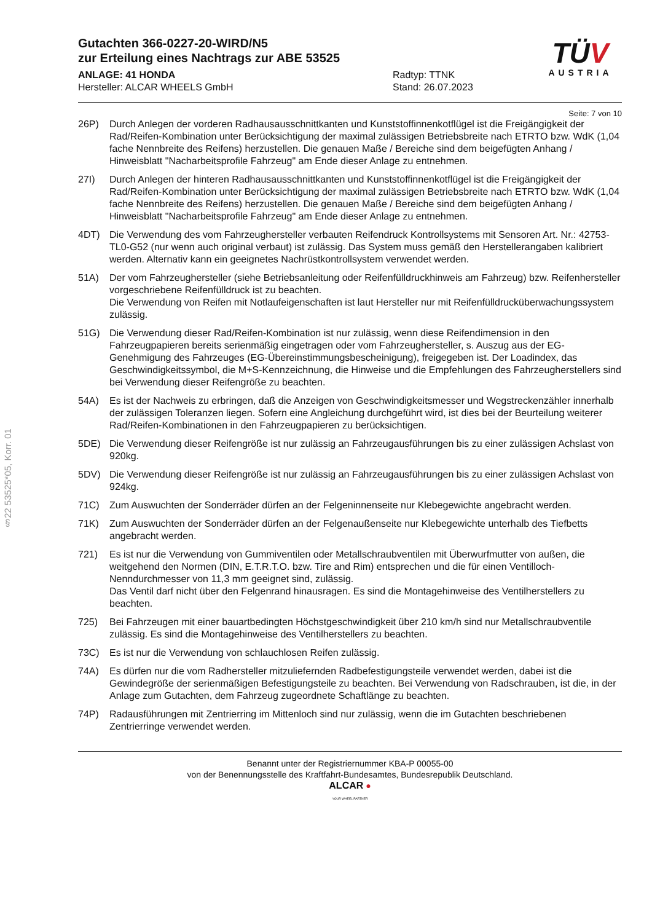§22 53525*05, Korr. 01
TÜV
AUSTRIA
Gutachten 366-0227-20-WIRD/N5
zur Erteilung eines Nachtrags zur ABE 53525
ANLAGE: 41 HONDA
Hersteller: ALCAR WHEELS GmbH
Radtyp: TTNK
Stand: 26.07.2023
Seite: 7 von 10
26P) Durch Anlegen der vorderen Radhausausschnittkanten und Kunststoffinnenkotflügel ist die Freigängigkeit der Rad/Reifen-Kombination unter Berücksichtigung der maximal zulässigen Betriebsbreite nach ETRTO bzw. WdK (1,04 fache Nennbreite des Reifens) herzustellen. Die genauen Maße / Bereiche sind dem beigefügten Anhang / Hinweisblatt "Nacharbeitsprofile Fahrzeug" am Ende dieser Anlage zu entnehmen.
27I) Durch Anlegen der hinteren Radhausausschnittkanten und Kunststoffinnenkotflügel ist die Freigängigkeit der Rad/Reifen-Kombination unter Berücksichtigung der maximal zulässigen Betriebsbreite nach ETRTO bzw. WdK (1,04 fache Nennbreite des Reifens) herzustellen. Die genauen Maße / Bereiche sind dem beigefügten Anhang / Hinweisblatt "Nacharbeitsprofile Fahrzeug" am Ende dieser Anlage zu entnehmen.
4DT) Die Verwendung des vom Fahrzeughersteller verbauten Reifendruck Kontrollsystems mit Sensoren Art. Nr.: 42753-TL0-G52 (nur wenn auch original verbaut) ist zulässig. Das System muss gemäß den Herstellerangaben kalibriert werden. Alternativ kann ein geeignetes Nachrüstkontrollsystem verwendet werden.
51A) Der vom Fahrzeughersteller (siehe Betriebsanleitung oder Reifenfülldruckhinweis am Fahrzeug) bzw. Reifenhersteller vorgeschriebene Reifenfülldruck ist zu beachten.
Die Verwendung von Reifen mit Notlaufeigenschaften ist laut Hersteller nur mit Reifenfülldrucküberwachungssystem zulässig.
51G) Die Verwendung dieser Rad/Reifen-Kombination ist nur zulässig, wenn diese Reifendimension in den Fahrzeugpapieren bereits serienmäßig eingetragen oder vom Fahrzeughersteller, s. Auszug aus der EG-Genehmigung des Fahrzeuges (EG-Übereinstimmungsbescheinigung), freigegeben ist. Der Loadindex, das Geschwindigkeitssymbol, die M+S-Kennzeichnung, die Hinweise und die Empfehlungen des Fahrzeugherstellers sind bei Verwendung dieser Reifengröße zu beachten.
54A) Es ist der Nachweis zu erbringen, daß die Anzeigen von Geschwindigkeitsmesser und Wegstreckenzähler innerhalb der zulässigen Toleranzen liegen. Sofern eine Angleichung durchgeführt wird, ist dies bei der Beurteilung weiterer Rad/Reifen-Kombinationen in den Fahrzeugpapieren zu berücksichtigen.
5DE) Die Verwendung dieser Reifengröße ist nur zulässig an Fahrzeugausführungen bis zu einer zulässigen Achslast von 920kg.
5DV) Die Verwendung dieser Reifengröße ist nur zulässig an Fahrzeugausführungen bis zu einer zulässigen Achslast von 924kg.
71C) Zum Auswuchten der Sonderräder dürfen an der Felgeninnenseite nur Klebegewichte angebracht werden.
71K) Zum Auswuchten der Sonderräder dürfen an der Felgenaußenseite nur Klebegewichte unterhalb des Tiefbetts angebracht werden.
721) Es ist nur die Verwendung von Gummiventilen oder Metallschraubventilen mit Überwurfmutter von außen, die weitgehend den Normen (DIN, E.T.R.T.O. bzw. Tire and Rim) entsprechen und die für einen Ventilloch-Nenndurchmesser von 11,3 mm geeignet sind, zulässig.
Das Ventil darf nicht über den Felgenrand hinausragen. Es sind die Montagehinweise des Ventilherstellers zu beachten.
725) Bei Fahrzeugen mit einer bauartbedingten Höchstgeschwindigkeit über 210 km/h sind nur Metallschraubventile zulässig. Es sind die Montagehinweise des Ventilherstellers zu beachten.
73C) Es ist nur die Verwendung von schlauchlosen Reifen zulässig.
74A) Es dürfen nur die vom Radhersteller mitzuliefernden Radbefestigungsteile verwendet werden, dabei ist die Gewindegröße der serienmäßigen Befestigungsteile zu beachten. Bei Verwendung von Radschrauben, ist die, in der Anlage zum Gutachten, dem Fahrzeug zugeordnete Schaftlänge zu beachten.
74P) Radausführungen mit Zentrierring im Mittenloch sind nur zulässig, wenn die im Gutachten beschriebenen Zentrierringe verwendet werden.
Benannt unter der Registriernummer KBA-P 00055-00
von der Benennungsstelle des Kraftfahrt-Bundesamtes, Bundesrepublik Deutschland.
ALCAR ●
YOUR WHEEL PARTNER